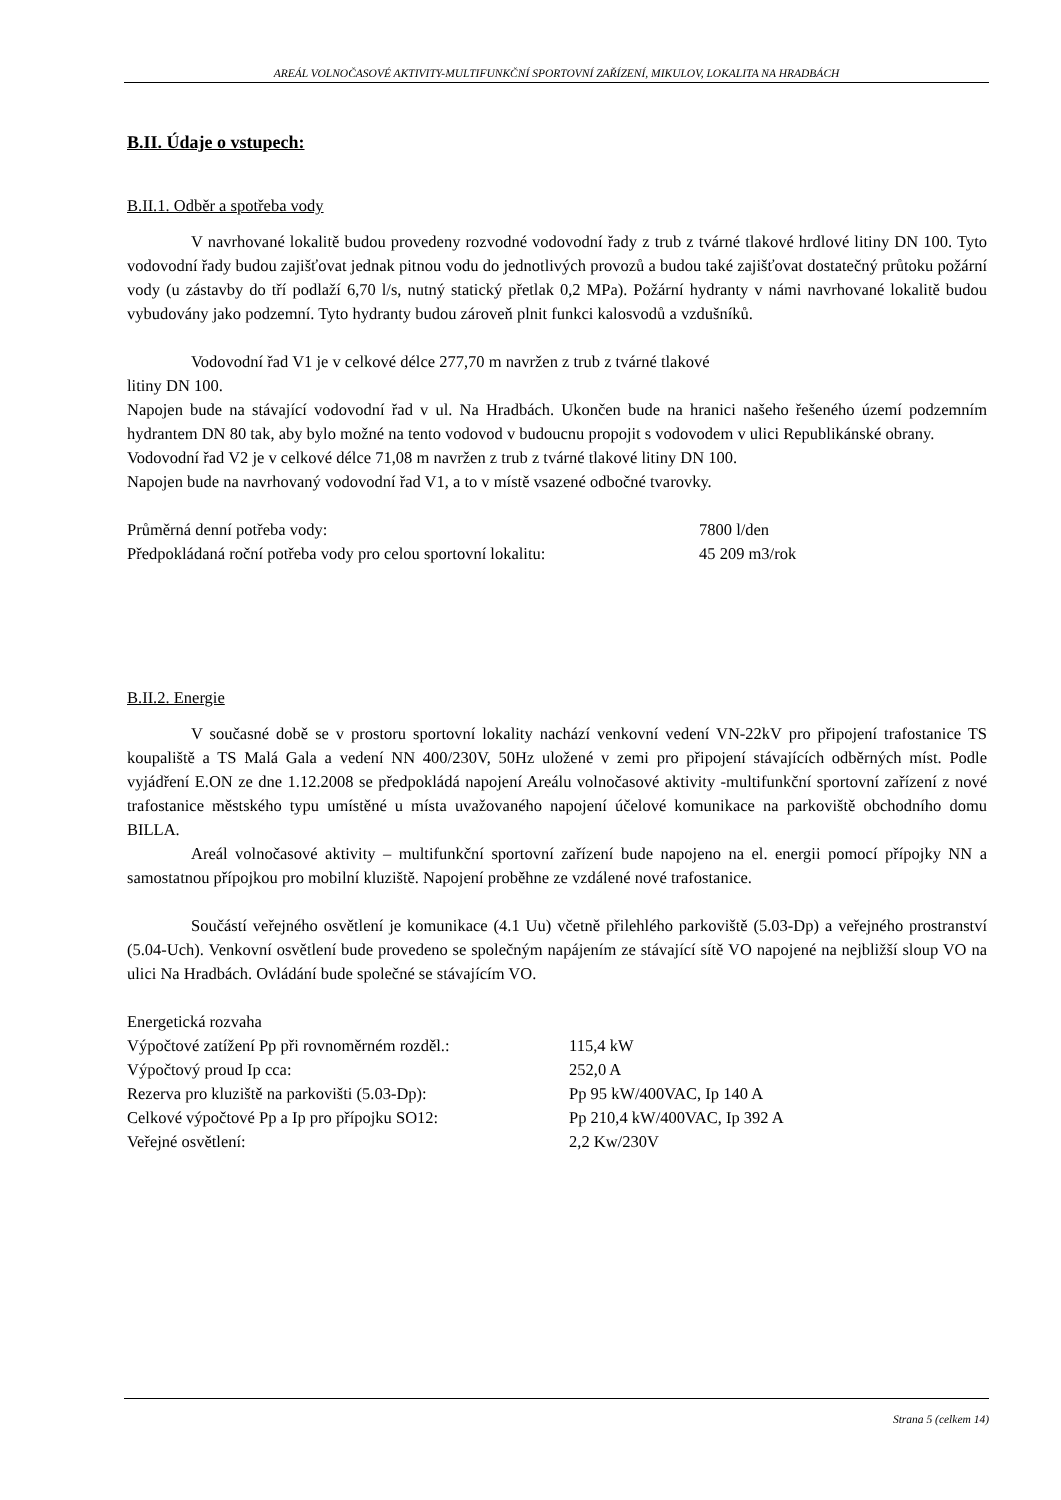AREÁL VOLNOČASOVÉ AKTIVITY-MULTIFUNKČNÍ SPORTOVNÍ ZAŘÍZENÍ, MIKULOV, LOKALITA NA HRADBÁCH
B.II. Údaje o vstupech:
B.II.1. Odběr a spotřeba vody
V navrhované lokalitě budou provedeny rozvodné vodovodní řady z trub z tvárné tlakové hrdlové litiny DN 100. Tyto vodovodní řady budou zajišťovat jednak pitnou vodu do jednotlivých provozů a budou také zajišťovat dostatečný průtoku požární vody (u zástavby do tří podlaží 6,70 l/s, nutný statický přetlak 0,2 MPa). Požární hydranty v námi navrhované lokalitě budou vybudovány jako podzemní. Tyto hydranty budou zároveň plnit funkci kalosvodů a vzdušníků.
Vodovodní řad V1 je v celkové délce 277,70 m navržen z trub z tvárné tlakové
litiny DN 100.
Napojen bude na stávající vodovodní řad v ul. Na Hradbách. Ukončen bude na hranici našeho řešeného území podzemním hydrantem DN 80 tak, aby bylo možné na tento vodovod v budoucnu propojit s vodovodem v ulici Republikánské obrany.
Vodovodní řad V2 je v celkové délce 71,08 m navržen z trub z tvárné tlakové litiny DN 100.
Napojen bude na navrhovaný vodovodní řad V1, a to v místě vsazené odbočné tvarovky.
| Průměrná denní potřeba vody: | 7800 l/den |
| Předpokládaná roční potřeba vody pro celou sportovní lokalitu: | 45 209 m3/rok |
B.II.2. Energie
V současné době se v prostoru sportovní lokality nachází venkovní vedení VN-22kV pro připojení trafostanice TS koupaliště a TS Malá Gala a vedení NN 400/230V, 50Hz uložené v zemi pro připojení stávajících odběrných míst. Podle vyjádření E.ON ze dne 1.12.2008 se předpokládá napojení Areálu volnočasové aktivity -multifunkční sportovní zařízení z nové trafostanice městského typu umístěné u místa uvažovaného napojení účelové komunikace na parkoviště obchodního domu BILLA.
Areál volnočasové aktivity – multifunkční sportovní zařízení bude napojeno na el. energii pomocí přípojky NN a samostatnou přípojkou pro mobilní kluziště. Napojení proběhne ze vzdálené nové trafostanice.
Součástí veřejného osvětlení je komunikace (4.1 Uu) včetně přilehlého parkoviště (5.03-Dp) a veřejného prostranství (5.04-Uch). Venkovní osvětlení bude provedeno se společným napájením ze stávající sítě VO napojené na nejbližší sloup VO na ulici Na Hradbách. Ovládání bude společné se stávajícím VO.
Energetická rozvaha
| Výpočtové zatížení Pp při rovnoměrném rozděl.: | 115,4 kW |
| Výpočtový proud Ip cca: | 252,0 A |
| Rezerva pro kluziště na parkovišti (5.03-Dp): | Pp 95 kW/400VAC, Ip 140 A |
| Celkové výpočtové Pp a Ip pro přípojku SO12: | Pp 210,4 kW/400VAC, Ip 392 A |
| Veřejné osvětlení: | 2,2 Kw/230V |
Strana 5 (celkem 14)